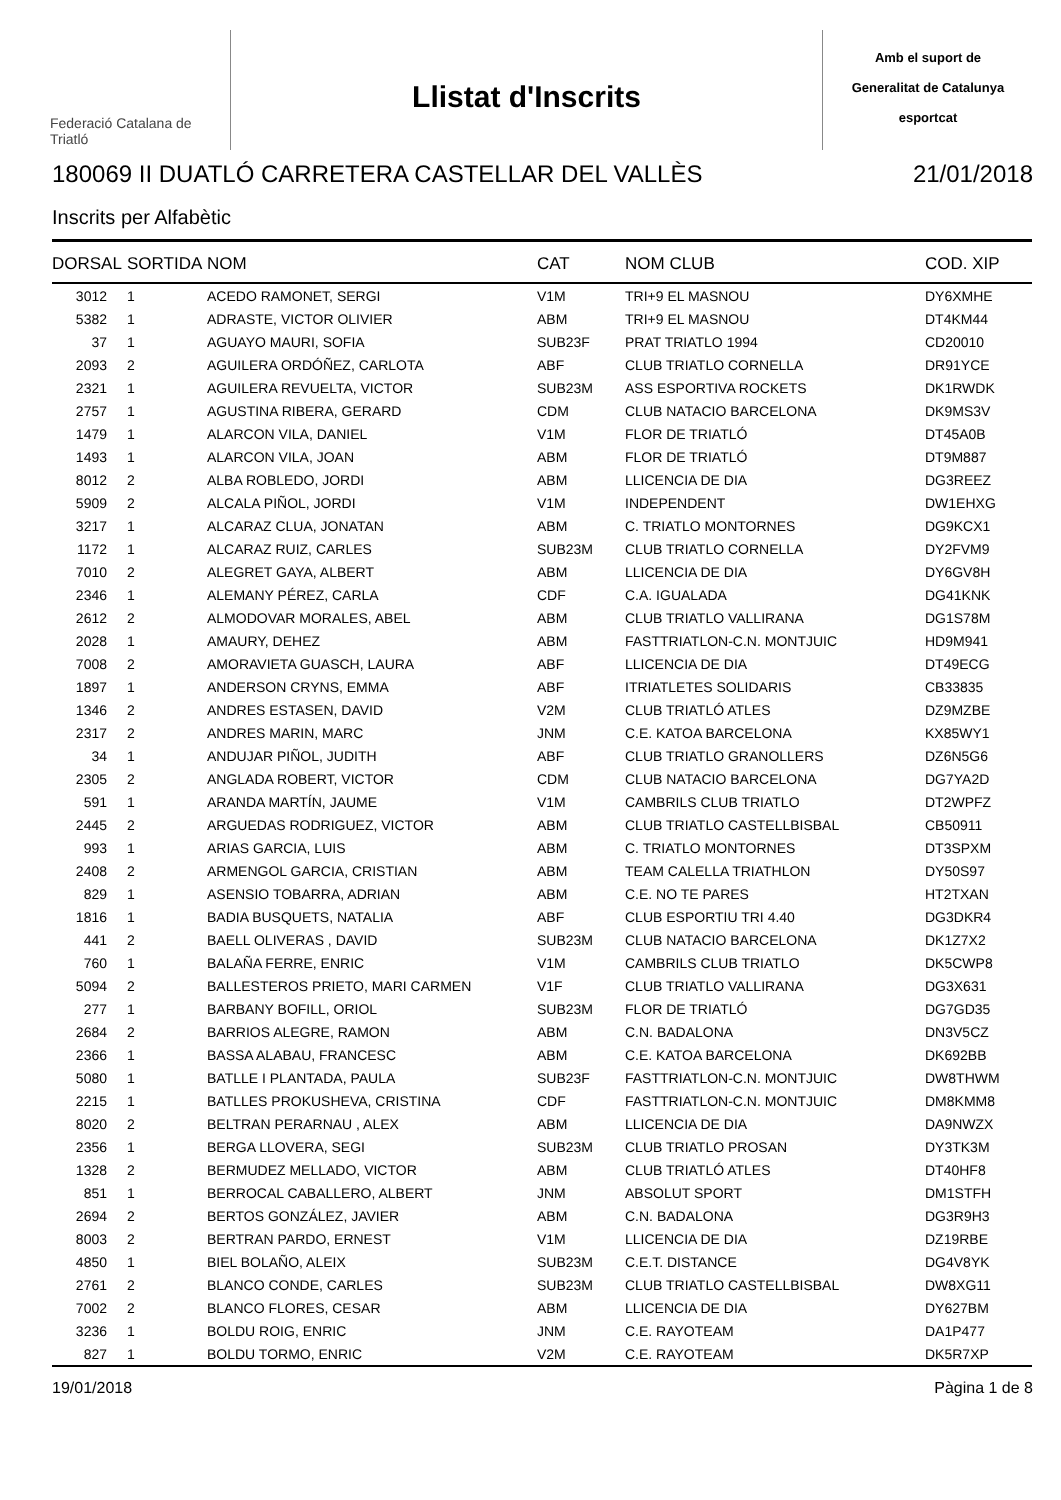Federació Catalana de Triatló
Llistat d'Inscrits
Amb el suport de
Generalitat de Catalunya
esportcat
180069 II DUATLÓ CARRETERA CASTELLAR DEL VALLÈS 21/01/2018
Inscrits per Alfabètic
| DORSAL | SORTIDA | NOM | CAT | NOM CLUB | COD. XIP |
| --- | --- | --- | --- | --- | --- |
| 3012 | 1 | ACEDO RAMONET, SERGI | V1M | TRI+9 EL MASNOU | DY6XMHE |
| 5382 | 1 | ADRASTE, VICTOR OLIVIER | ABM | TRI+9 EL MASNOU | DT4KM44 |
| 37 | 1 | AGUAYO MAURI, SOFIA | SUB23F | PRAT TRIATLO 1994 | CD20010 |
| 2093 | 2 | AGUILERA ORDÓÑEZ, CARLOTA | ABF | CLUB TRIATLO CORNELLA | DR91YCE |
| 2321 | 1 | AGUILERA REVUELTA, VICTOR | SUB23M | ASS ESPORTIVA ROCKETS | DK1RWDK |
| 2757 | 1 | AGUSTINA RIBERA, GERARD | CDM | CLUB NATACIO BARCELONA | DK9MS3V |
| 1479 | 1 | ALARCON VILA, DANIEL | V1M | FLOR DE TRIATLÓ | DT45A0B |
| 1493 | 1 | ALARCON VILA, JOAN | ABM | FLOR DE TRIATLÓ | DT9M887 |
| 8012 | 2 | ALBA ROBLEDO, JORDI | ABM | LLICENCIA DE DIA | DG3REEZ |
| 5909 | 2 | ALCALA PIÑOL, JORDI | V1M | INDEPENDENT | DW1EHXG |
| 3217 | 1 | ALCARAZ CLUA, JONATAN | ABM | C. TRIATLO MONTORNES | DG9KCX1 |
| 1172 | 1 | ALCARAZ RUIZ, CARLES | SUB23M | CLUB TRIATLO CORNELLA | DY2FVM9 |
| 7010 | 2 | ALEGRET GAYA, ALBERT | ABM | LLICENCIA DE DIA | DY6GV8H |
| 2346 | 1 | ALEMANY PÉREZ, CARLA | CDF | C.A. IGUALADA | DG41KNK |
| 2612 | 2 | ALMODOVAR MORALES, ABEL | ABM | CLUB TRIATLO VALLIRANA | DG1S78M |
| 2028 | 1 | AMAURY, DEHEZ | ABM | FASTTRIATLON-C.N. MONTJUIC | HD9M941 |
| 7008 | 2 | AMORAVIETA GUASCH, LAURA | ABF | LLICENCIA DE DIA | DT49ECG |
| 1897 | 1 | ANDERSON CRYNS, EMMA | ABF | ITRIATLETES SOLIDARIS | CB33835 |
| 1346 | 2 | ANDRES ESTASEN, DAVID | V2M | CLUB TRIATLÓ ATLES | DZ9MZBE |
| 2317 | 2 | ANDRES MARIN, MARC | JNM | C.E. KATOA BARCELONA | KX85WY1 |
| 34 | 1 | ANDUJAR PIÑOL, JUDITH | ABF | CLUB TRIATLO GRANOLLERS | DZ6N5G6 |
| 2305 | 2 | ANGLADA ROBERT, VICTOR | CDM | CLUB NATACIO BARCELONA | DG7YA2D |
| 591 | 1 | ARANDA MARTÍN, JAUME | V1M | CAMBRILS CLUB TRIATLO | DT2WPFZ |
| 2445 | 2 | ARGUEDAS RODRIGUEZ, VICTOR | ABM | CLUB TRIATLO CASTELLBISBAL | CB50911 |
| 993 | 1 | ARIAS GARCIA, LUIS | ABM | C. TRIATLO MONTORNES | DT3SPXM |
| 2408 | 2 | ARMENGOL GARCIA, CRISTIAN | ABM | TEAM CALELLA TRIATHLON | DY50S97 |
| 829 | 1 | ASENSIO TOBARRA, ADRIAN | ABM | C.E. NO TE PARES | HT2TXAN |
| 1816 | 1 | BADIA BUSQUETS, NATALIA | ABF | CLUB ESPORTIU TRI 4.40 | DG3DKR4 |
| 441 | 2 | BAELL OLIVERAS , DAVID | SUB23M | CLUB NATACIO BARCELONA | DK1Z7X2 |
| 760 | 1 | BALAÑA FERRE, ENRIC | V1M | CAMBRILS CLUB TRIATLO | DK5CWP8 |
| 5094 | 2 | BALLESTEROS PRIETO, MARI CARMEN | V1F | CLUB TRIATLO VALLIRANA | DG3X631 |
| 277 | 1 | BARBANY BOFILL, ORIOL | SUB23M | FLOR DE TRIATLÓ | DG7GD35 |
| 2684 | 2 | BARRIOS ALEGRE, RAMON | ABM | C.N. BADALONA | DN3V5CZ |
| 2366 | 1 | BASSA ALABAU, FRANCESC | ABM | C.E. KATOA BARCELONA | DK692BB |
| 5080 | 1 | BATLLE I PLANTADA, PAULA | SUB23F | FASTTRIATLON-C.N. MONTJUIC | DW8THWM |
| 2215 | 1 | BATLLES PROKUSHEVA, CRISTINA | CDF | FASTTRIATLON-C.N. MONTJUIC | DM8KMM8 |
| 8020 | 2 | BELTRAN PERARNAU , ALEX | ABM | LLICENCIA DE DIA | DA9NWZX |
| 2356 | 1 | BERGA LLOVERA, SEGI | SUB23M | CLUB TRIATLO PROSAN | DY3TK3M |
| 1328 | 2 | BERMUDEZ MELLADO, VICTOR | ABM | CLUB TRIATLÓ ATLES | DT40HF8 |
| 851 | 1 | BERROCAL CABALLERO, ALBERT | JNM | ABSOLUT SPORT | DM1STFH |
| 2694 | 2 | BERTOS GONZÁLEZ, JAVIER | ABM | C.N. BADALONA | DG3R9H3 |
| 8003 | 2 | BERTRAN PARDO, ERNEST | V1M | LLICENCIA DE DIA | DZ19RBE |
| 4850 | 1 | BIEL BOLAÑO, ALEIX | SUB23M | C.E.T. DISTANCE | DG4V8YK |
| 2761 | 2 | BLANCO CONDE, CARLES | SUB23M | CLUB TRIATLO CASTELLBISBAL | DW8XG11 |
| 7002 | 2 | BLANCO FLORES, CESAR | ABM | LLICENCIA DE DIA | DY627BM |
| 3236 | 1 | BOLDU ROIG, ENRIC | JNM | C.E. RAYOTEAM | DA1P477 |
| 827 | 1 | BOLDU TORMO, ENRIC | V2M | C.E. RAYOTEAM | DK5R7XP |
19/01/2018 Pàgina 1 de 8